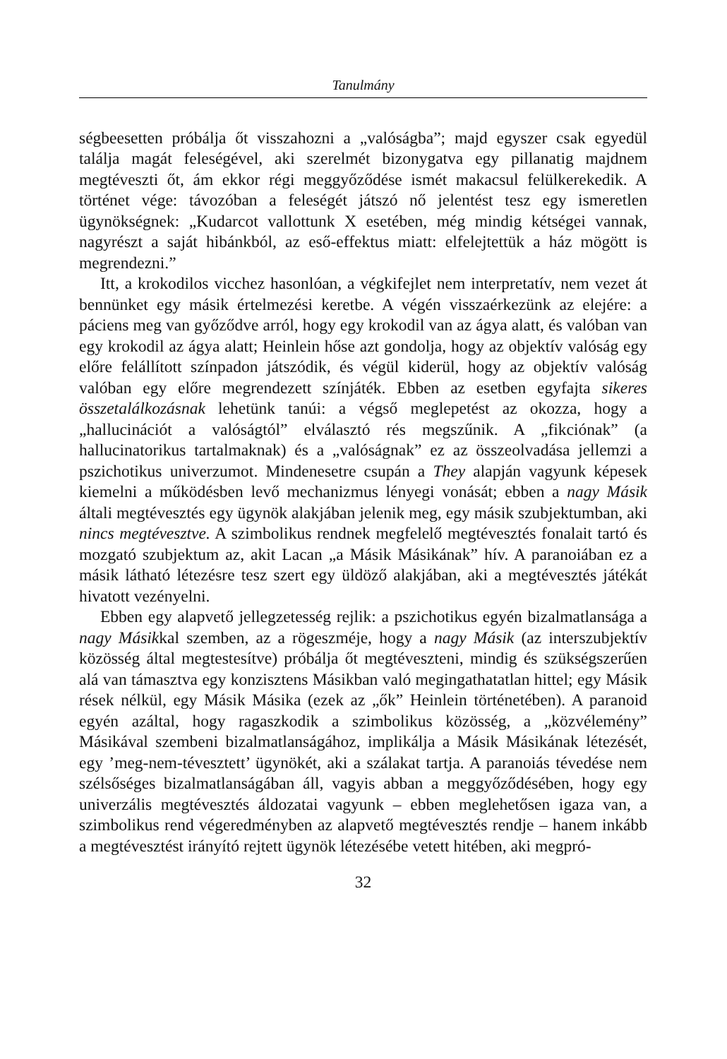Tanulmány
ségbeesetten próbálja őt visszahozni a „valóságba”; majd egyszer csak egyedül találja magát feleségével, aki szerelmét bizonygatva egy pillanatig majdnem megtéveszti őt, ám ekkor régi meggyőződése ismét makacsul felülkerekedik. A történet vége: távozóban a feleségét játszó nő jelentést tesz egy ismeretlen ügynökségnek: „Kudarcot vallottunk X esetében, még mindig kétségei vannak, nagyrészt a saját hibánkból, az eső-effektus miatt: elfelejtettük a ház mögött is megrendezni.”
Itt, a krokodilos vicchez hasonlóan, a végkifejlet nem interpretatív, nem vezet át bennünket egy másik értelmezési keretbe. A végén visszaérkezünk az elejére: a páciens meg van győződve arról, hogy egy krokodil van az ágya alatt, és valóban van egy krokodil az ágya alatt; Heinlein hőse azt gondolja, hogy az objektív valóság egy előre felállított színpadon játszódik, és végül kiderül, hogy az objektív valóság valóban egy előre megrendezett színjáték. Ebben az esetben egyfajta sikeres összetalálkozásnak lehetünk tanúi: a végső meglepetést az okozza, hogy a „hallucinációt a valóságtól” elválasztó rés megszűnik. A „fikciónak” (a hallucinatorikus tartalmaknak) és a „valóságnak” ez az összeolvadása jellemzi a pszichotikus univerzumot. Mindenesetre csupán a They alapján vagyunk képesek kiemelni a működésben levő mechanizmus lényegi vonását; ebben a nagy Másik általi megtévesztés egy ügynök alakjában jelenik meg, egy másik szubjektumban, aki nincs megtévesztve. A szimbolikus rendnek megfelelő megtévesztés fonalait tartó és mozgató szubjektum az, akit Lacan „a Másik Másikának” hív. A paranoiában ez a másik látható létezésre tesz szert egy üldöző alakjában, aki a megtévesztés játékát hivatott vezényelni.
Ebben egy alapvető jellegzetesség rejlik: a pszichotikus egyén bizalmatlansága a nagy Másikkal szemben, az a rögeszméje, hogy a nagy Másik (az interszubjektív közösség által megtestesítve) próbálja őt megtéveszteni, mindig és szükségszerűen alá van támasztva egy konzisztens Másikban való megingathatatlan hittel; egy Másik rések nélkül, egy Másik Másika (ezek az „ők” Heinlein történetében). A paranoid egyén azáltal, hogy ragaszkodik a szimbolikus közösség, a „közvélemény” Másikával szembeni bizalmatlanságához, implikálja a Másik Másikának létezését, egy ’meg-nem-tévesztett’ ügynökét, aki a szálakat tartja. A paranoiás tévedése nem szélsőséges bizalmatlanságában áll, vagyis abban a meggyőződésében, hogy egy univerzális megtévesztés áldozatai vagyunk – ebben meglehetősen igaza van, a szimbolikus rend végeredményben az alapvető megtévesztés rendje – hanem inkább a megtévesztést irányító rejtett ügynök létezésébe vetett hitében, aki megpró-
32